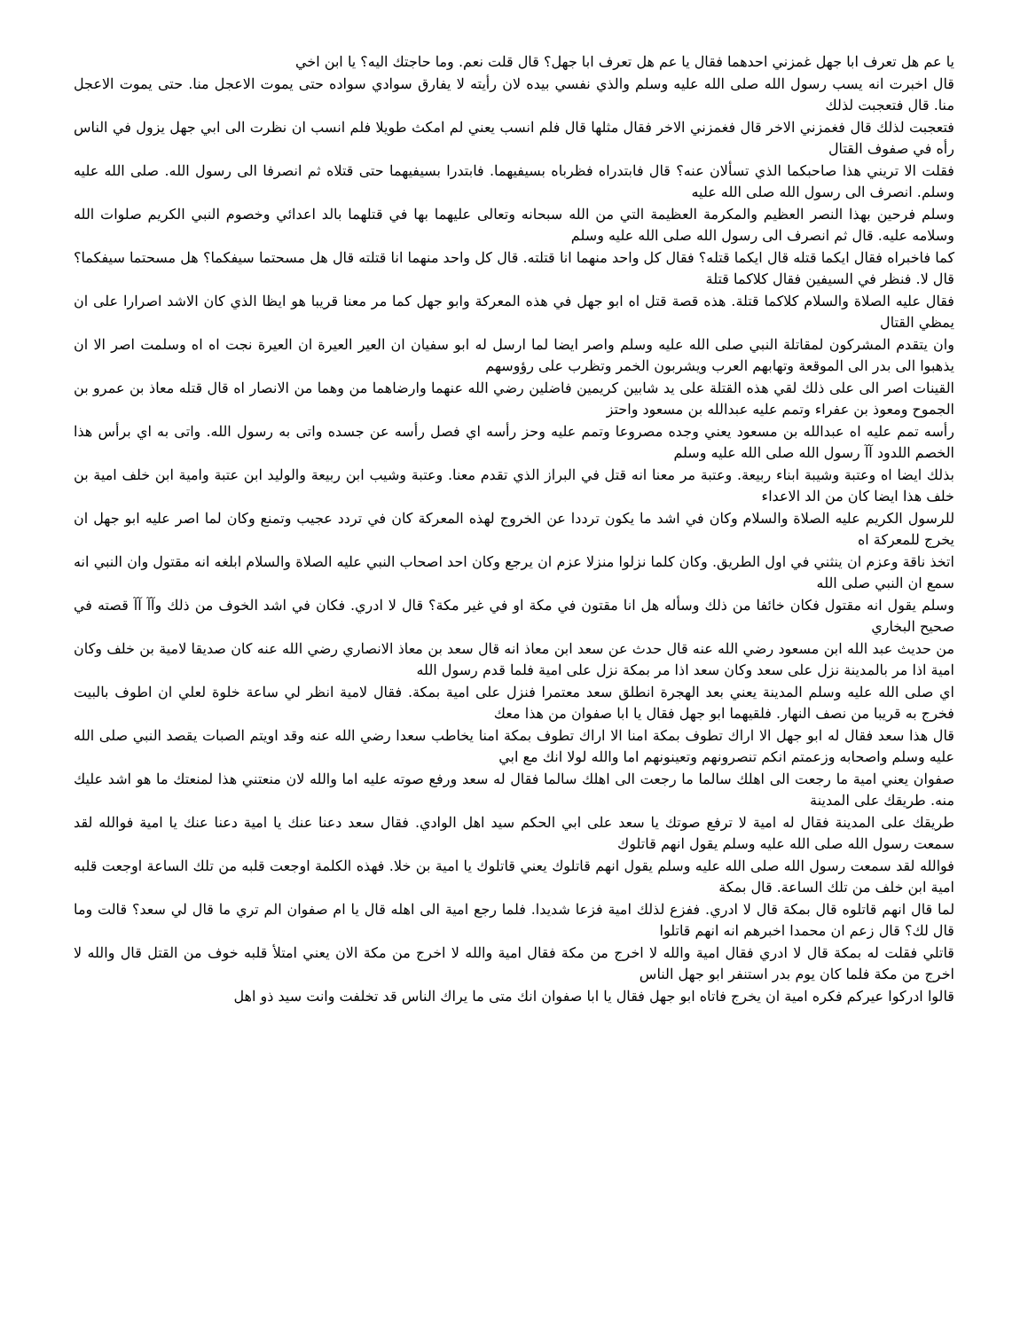يا عم هل تعرف ابا جهل غمزني احدهما فقال يا عم هل تعرف ابا جهل؟ قال قلت نعم. وما حاجتك اليه؟ يا ابن اخي
قال اخبرت انه يسب رسول الله صلى الله عليه وسلم والذي نفسي بيده لان رأيته لا يفارق سوادي سواده حتى يموت الاعجل منا. حتى يموت الاعجل منا. قال فتعجبت لذلك
فتعجبت لذلك قال فغمزني الاخر قال فغمزني الاخر فقال مثلها قال فلم انسب يعني لم امكث طويلا فلم انسب ان نظرت الى ابي جهل يزول في الناس رأه في صفوف القتال
فقلت الا تريني هذا صاحبكما الذي تسألان عنه؟ قال فابتدراه فظرباه بسيفيهما. فابتدرا بسيفيهما حتى قتلاه ثم انصرفا الى رسول الله. صلى الله عليه وسلم. انصرف الى رسول الله صلى الله عليه
وسلم فرحين بهذا النصر العظيم والمكرمة العظيمة التي من الله سبحانه وتعالى عليهما بها في قتلهما بالد اعدائي وخصوم النبي الكريم صلوات الله وسلامه عليه. قال ثم انصرف الى رسول الله صلى الله عليه وسلم
كما فاخبراه فقال ايكما قتله قال ايكما قتله؟ فقال كل واحد منهما انا قتلته. قال كل واحد منهما انا قتلته قال هل مسحتما سيفكما؟ هل مسحتما سيفكما؟ قال لا. فنظر في السيفين فقال كلاكما قتلة
فقال عليه الصلاة والسلام كلاكما قتلة. هذه قصة قتل اه ابو جهل في هذه المعركة وابو جهل كما مر معنا قريبا هو ايظا الذي كان الاشد اصرارا على ان يمظي القتال
وان يتقدم المشركون لمقاتلة النبي صلى الله عليه وسلم واصر ايضا لما ارسل له ابو سفيان ان العير العيرة ان العيرة نجت اه اه وسلمت اصر الا ان يذهبوا الى بدر الى الموقعة وتهابهم العرب ويشربون الخمر وتظرب على رؤوسهم
القينات اصر الى على ذلك لقي هذه القتلة على يد شابين كريمين فاضلين رضي الله عنهما وارضاهما من وهما من الانصار اه قال قتله معاذ بن عمرو بن الجموح ومعوذ بن عفراء وتمم عليه عبدالله بن مسعود واحتز
رأسه تمم عليه اه عبدالله بن مسعود يعني وجده مصروعا وتمم عليه وحز رأسه اي فصل رأسه عن جسده واتى به رسول الله. واتى به اي برأس هذا الخصم اللدود آآ رسول الله صلى الله عليه وسلم
بذلك ايضا اه وعتبة وشيبة ابناء ربيعة. وعتبة مر معنا انه قتل في البراز الذي تقدم معنا. وعتبة وشيب ابن ربيعة والوليد ابن عتبة وامية ابن خلف امية بن خلف هذا ايضا كان من الد الاعداء
للرسول الكريم عليه الصلاة والسلام وكان في اشد ما يكون ترددا عن الخروج لهذه المعركة كان في تردد عجيب وتمنع وكان لما اصر عليه ابو جهل ان يخرج للمعركة اه
اتخذ ناقة وعزم ان ينثني في اول الطريق. وكان كلما نزلوا منزلا عزم ان يرجع وكان احد اصحاب النبي عليه الصلاة والسلام ابلغه انه مقتول وان النبي انه سمع ان النبي صلى الله
وسلم يقول انه مقتول فكان خائفا من ذلك وسأله هل انا مقتون في مكة او في غير مكة؟ قال لا ادري. فكان في اشد الخوف من ذلك وآآ آآ قصته في صحيح البخاري
من حديث عبد الله ابن مسعود رضي الله عنه قال حدث عن سعد ابن معاذ انه قال سعد بن معاذ الانصاري رضي الله عنه كان صديقا لامية بن خلف وكان امية اذا مر بالمدينة نزل على سعد وكان سعد اذا مر بمكة نزل على امية فلما قدم رسول الله
اي صلى الله عليه وسلم المدينة يعني بعد الهجرة انطلق سعد معتمرا فنزل على امية بمكة. فقال لامية انظر لي ساعة خلوة لعلي ان اطوف بالبيت فخرج به قريبا من نصف النهار. فلقيهما ابو جهل فقال يا ابا صفوان من هذا معك
قال هذا سعد فقال له ابو جهل الا اراك تطوف بمكة امنا الا اراك تطوف بمكة امنا يخاطب سعدا رضي الله عنه وقد اويتم الصبات يقصد النبي صلى الله عليه وسلم واصحابه وزعمتم انكم تنصرونهم وتعينونهم اما والله لولا انك مع ابي
صفوان يعني امية ما رجعت الى اهلك سالما ما رجعت الى اهلك سالما فقال له سعد ورفع صوته عليه اما والله لان منعتني هذا لمنعتك ما هو اشد عليك منه. طريقك على المدينة
طريقك على المدينة فقال له امية لا ترفع صوتك يا سعد على ابي الحكم سيد اهل الوادي. فقال سعد دعنا عنك يا امية دعنا عنك يا امية فوالله لقد سمعت رسول الله صلى الله عليه وسلم يقول انهم قاتلوك
فوالله لقد سمعت رسول الله صلى الله عليه وسلم يقول انهم قاتلوك يعني قاتلوك يا امية بن خلا. فهذه الكلمة اوجعت قلبه من تلك الساعة اوجعت قلبه امية ابن خلف من تلك الساعة. قال بمكة
لما قال انهم قاتلوه قال بمكة قال لا ادري. ففزع لذلك امية فزعا شديدا. فلما رجع امية الى اهله قال يا ام صفوان الم تري ما قال لي سعد؟ قالت وما قال لك؟ قال زعم ان محمدا اخبرهم انه انهم قاتلوا
قاتلي فقلت له بمكة قال لا ادري فقال امية والله لا اخرج من مكة فقال امية والله لا اخرج من مكة الان يعني امتلأ قلبه خوف من القتل قال والله لا اخرج من مكة فلما كان يوم بدر استنفر ابو جهل الناس
قالوا ادركوا عيركم فكره امية ان يخرج فاتاه ابو جهل فقال يا ابا صفوان انك متى ما يراك الناس قد تخلفت وانت سيد ذو اهل